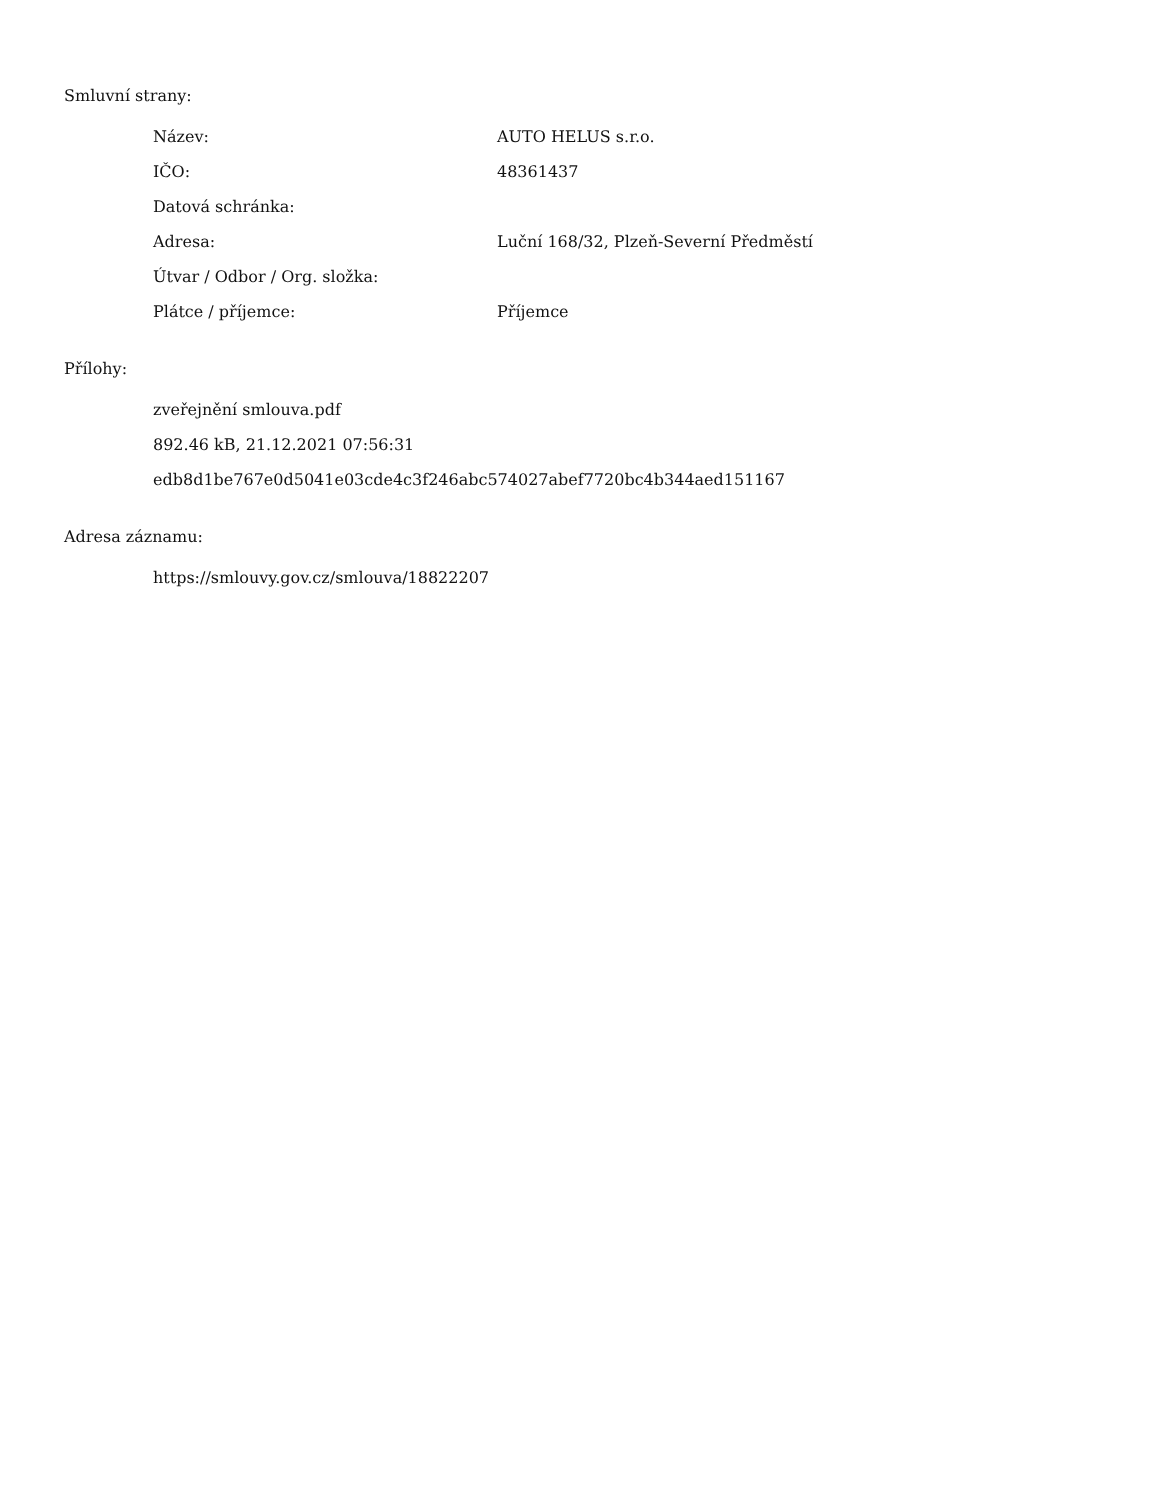Smluvní strany:
| Název: | AUTO HELUS s.r.o. |
| IČO: | 48361437 |
| Datová schránka: | |
| Adresa: | Luční 168/32, Plzeň-Severní Předměstí |
| Útvar / Odbor / Org. složka: | |
| Plátce / příjemce: | Příjemce |
Přílohy:
zveřejnění smlouva.pdf
892.46 kB, 21.12.2021 07:56:31
edb8d1be767e0d5041e03cde4c3f246abc574027abef7720bc4b344aed151167
Adresa záznamu:
https://smlouvy.gov.cz/smlouva/18822207